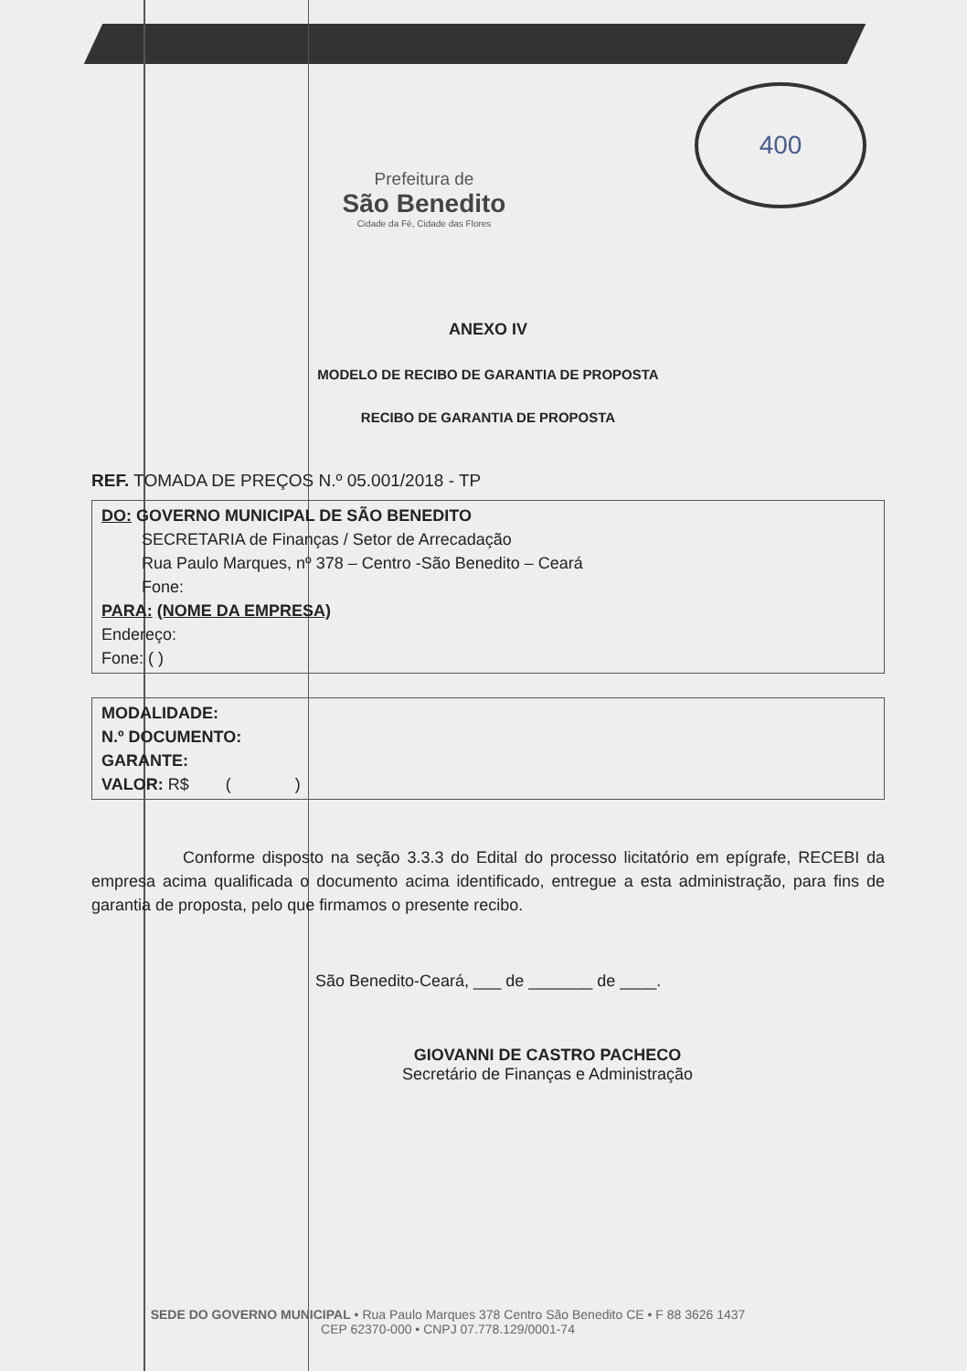400
Prefeitura de
São Benedito
Cidade da Fé, Cidade das Flores
ANEXO IV
MODELO DE RECIBO DE GARANTIA DE PROPOSTA
RECIBO DE GARANTIA DE PROPOSTA
REF. TOMADA DE PREÇOS N.º 05.001/2018 - TP
DO: GOVERNO MUNICIPAL DE SÃO BENEDITO
SECRETARIA de Finanças / Setor de Arrecadação
Rua Paulo Marques, nº 378 – Centro -São Benedito – Ceará
Fone:
PARA: (NOME DA EMPRESA)
Endereço:
Fone: ( )
MODALIDADE:
N.º DOCUMENTO:
GARANTE:
VALOR: R$ ( )
Conforme disposto na seção 3.3.3 do Edital do processo licitatório em epígrafe, RECEBI da empresa acima qualificada o documento acima identificado, entregue a esta administração, para fins de garantia de proposta, pelo que firmamos o presente recibo.
São Benedito-Ceará, ___ de _______ de ____.
GIOVANNI DE CASTRO PACHECO
Secretário de Finanças e Administração
SEDE DO GOVERNO MUNICIPAL • Rua Paulo Marques 378 Centro São Benedito CE • F 88 3626 1437
CEP 62370-000 • CNPJ 07.778.129/0001-74